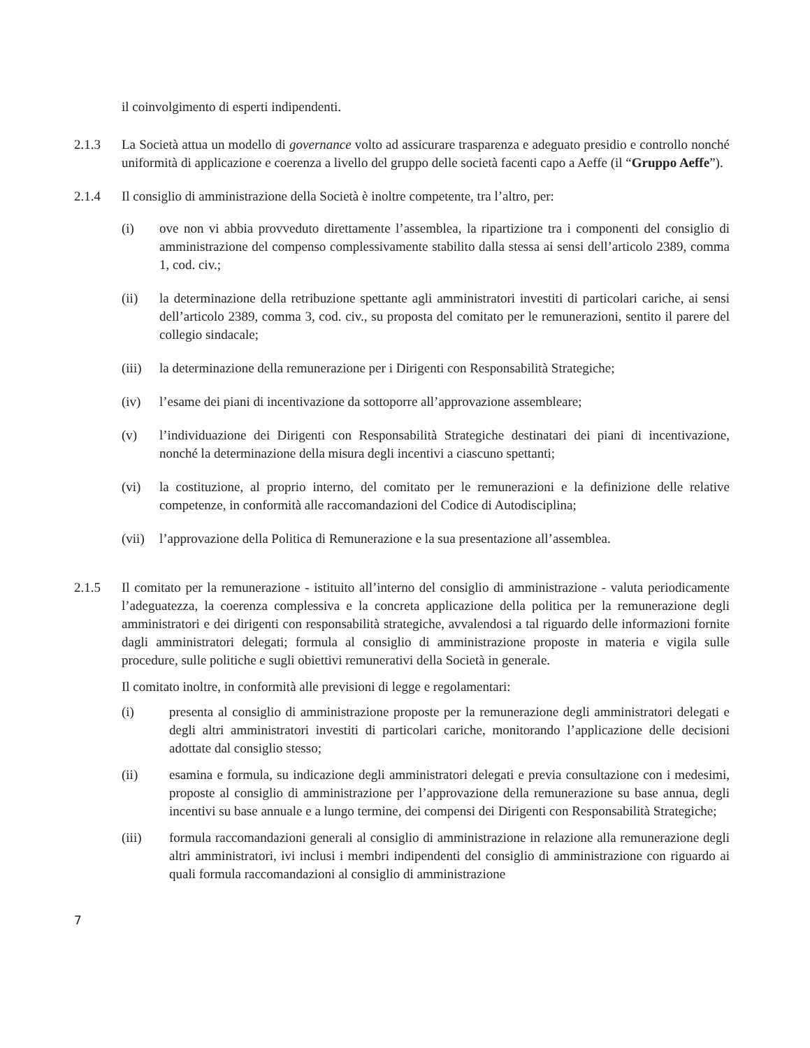il coinvolgimento di esperti indipendenti.
2.1.3 La Società attua un modello di governance volto ad assicurare trasparenza e adeguato presidio e controllo nonché uniformità di applicazione e coerenza a livello del gruppo delle società facenti capo a Aeffe (il “Gruppo Aeffe”).
2.1.4 Il consiglio di amministrazione della Società è inoltre competente, tra l’altro, per:
(i) ove non vi abbia provveduto direttamente l’assemblea, la ripartizione tra i componenti del consiglio di amministrazione del compenso complessivamente stabilito dalla stessa ai sensi dell’articolo 2389, comma 1, cod. civ.;
(ii) la determinazione della retribuzione spettante agli amministratori investiti di particolari cariche, ai sensi dell’articolo 2389, comma 3, cod. civ., su proposta del comitato per le remunerazioni, sentito il parere del collegio sindacale;
(iii)
la determinazione della remunerazione per i Dirigenti con Responsabilità Strategiche;
(iv) l’esame dei piani di incentivazione da sottoporre all’approvazione assembleare;
(v) l’individuazione dei Dirigenti con Responsabilità Strategiche destinatari dei piani di incentivazione, nonché la determinazione della misura degli incentivi a ciascuno spettanti;
(vi) la costituzione, al proprio interno, del comitato per le remunerazioni e la definizione delle relative competenze, in conformità alle raccomandazioni del Codice di Autodisciplina;
(vii)
l’approvazione della Politica di Remunerazione e la sua presentazione all’assemblea.
2.1.5 Il comitato per la remunerazione - istituito all’interno del consiglio di amministrazione - valuta periodicamente l’adeguatezza, la coerenza complessiva e la concreta applicazione della politica per la remunerazione degli amministratori e dei dirigenti con responsabilità strategiche, avvalendosi a tal riguardo delle informazioni fornite dagli amministratori delegati; formula al consiglio di amministrazione proposte in materia e vigila sulle procedure, sulle politiche e sugli obiettivi remunerativi della Società in generale.
Il comitato inoltre, in conformità alle previsioni di legge e regolamentari:
(i) presenta al consiglio di amministrazione proposte per la remunerazione degli amministratori delegati e degli altri amministratori investiti di particolari cariche, monitorando l’applicazione delle decisioni adottate dal consiglio stesso;
(ii) esamina e formula, su indicazione degli amministratori delegati e previa consultazione con i medesimi, proposte al consiglio di amministrazione per l’approvazione della remunerazione su base annua, degli incentivi su base annuale e a lungo termine, dei compensi dei Dirigenti con Responsabilità Strategiche;
(iii) formula raccomandazioni generali al consiglio di amministrazione in relazione alla remunerazione degli altri amministratori, ivi inclusi i membri indipendenti del consiglio di amministrazione con riguardo ai quali formula raccomandazioni al consiglio di amministrazione
7